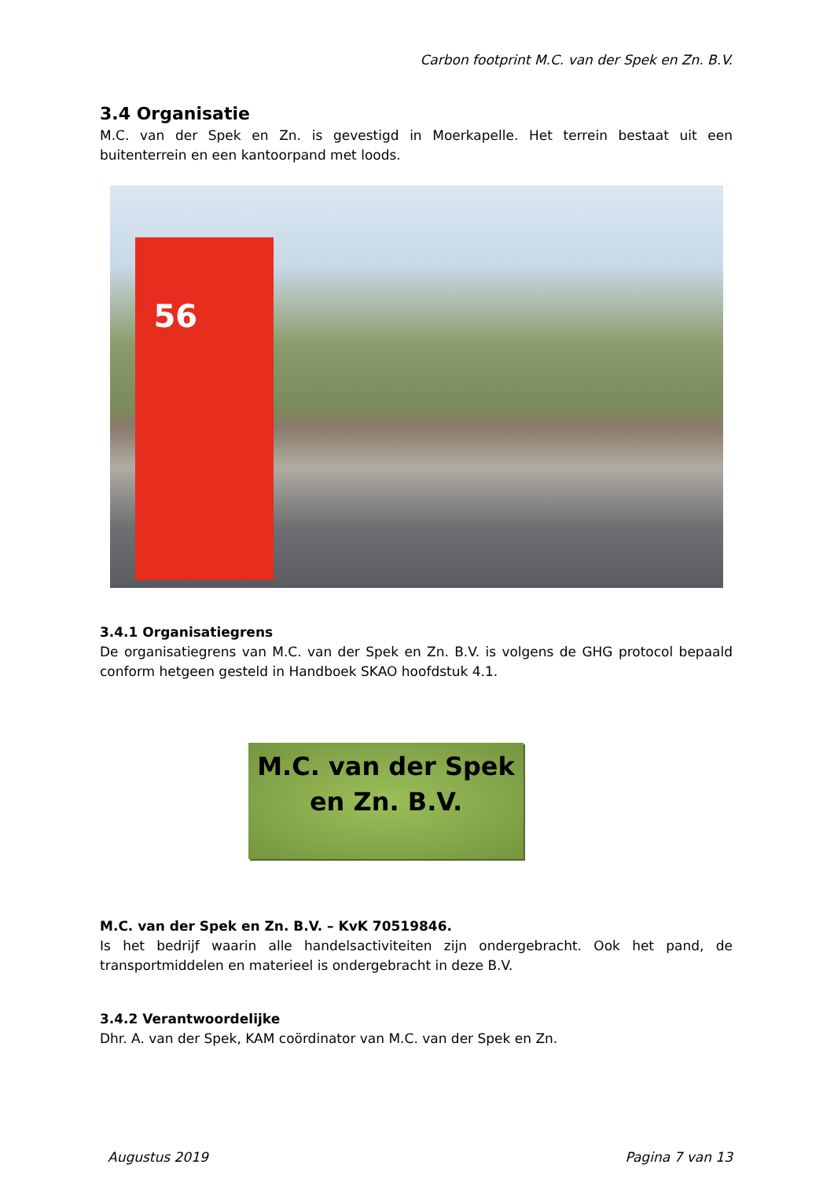Carbon footprint M.C. van der Spek en Zn. B.V.
3.4 Organisatie
M.C. van der Spek en Zn. is gevestigd in Moerkapelle. Het terrein bestaat uit een buitenterrein en een kantoorpand met loods.
56
3.4.1 Organisatiegrens
De organisatiegrens van M.C. van der Spek en Zn. B.V. is volgens de GHG protocol bepaald conform hetgeen gesteld in Handboek SKAO hoofdstuk 4.1.
M.C. van der Spek
en Zn. B.V.
M.C. van der Spek en Zn. B.V. – KvK 70519846.
Is het bedrijf waarin alle handelsactiviteiten zijn ondergebracht. Ook het pand, de transportmiddelen en materieel is ondergebracht in deze B.V.
3.4.2 Verantwoordelijke
Dhr. A. van der Spek, KAM coördinator van M.C. van der Spek en Zn.
Augustus 2019 Pagina 7 van 13